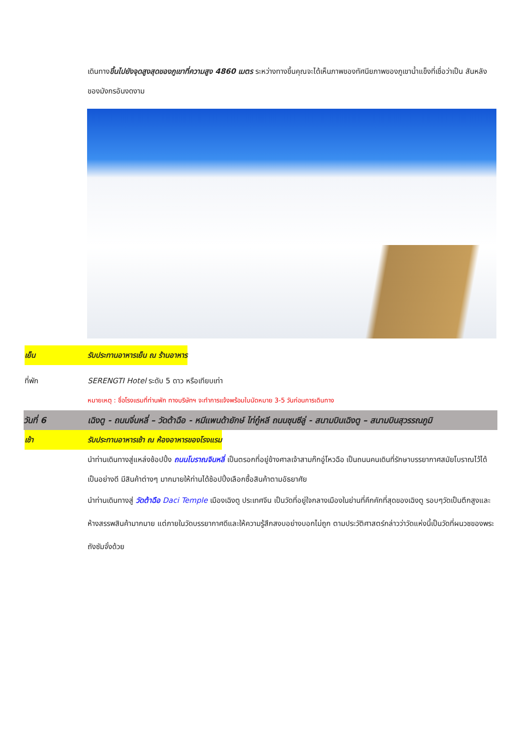เดินทางขึ้นไปยังจุดสูงสุดของภูเขาที่ความสูง 4860 เมตร ระหว่างทางขึ้นคุณจะได้เห็นภาพของทัศนียภาพของภูเขาน้ำแข็งที่เชื่อว่าเป็น สันหลังของมังกรอันงดงาม
เย็น รับประทานอาหารเย็น ณ ร้านอาหาร
ที่พัก SERENGTI Hotel ระดับ 5 ดาว หรือเทียบเท่า
หมายเหตุ : ชื่อโรงแรมที่ท่านพัก ทางบริษัทฯ จะทำการแจ้งพร้อมใบนัดหมาย 3-5 วันก่อนการเดินทาง
วันที่ 6 เฉิงตู - ถนนจิ่นหลี่ – วัดต้าฉือ - หมีแพนด้ายักษ์ ไท่กู๋หลี ถนนชุนซีลู่ - สนามบินเฉิงตู – สนามบินสุวรรณภูมิ
เช้า รับประทานอาหารเช้า ณ ห้องอาหารของโรงแรม
นำท่านเดินทางสู่แหล่งช้อปปิ้ง ถนนโบราณจินหลี่ เป็นตรอกที่อยู่ข้างศาลเจ้าสามก๊กอู่โหวฉือ เป็นถนนคนเดินที่รักษาบรรยากาศสมัยโบราณไว้ได้เป็นอย่างดี มีสินค้าต่างๆ มากมายให้ท่านได้ช้อปปิ้งเลือกซื้อสินค้าตามอัธยาศัย
นำท่านเดินทางสู่ วัดต้าฉือ Daci Temple เมืองเฉิงตู ประเทศจีน เป็นวัดที่อยู่ใจกลางเมืองในย่านที่คึกคักที่สุดของเฉิงตู รอบๆวัดเป็นตึกสูงและห้างสรรพสินค้ามากมาย แต่ภายในวัดบรรยากาศดีและให้ความรู้สึกสงบอย่างบอกไม่ถูก ตามประวัติศาสตร์กล่าวว่าวัดแห่งนี้เป็นวัดที่ผนวชของพระถังซัมจั๋งด้วย